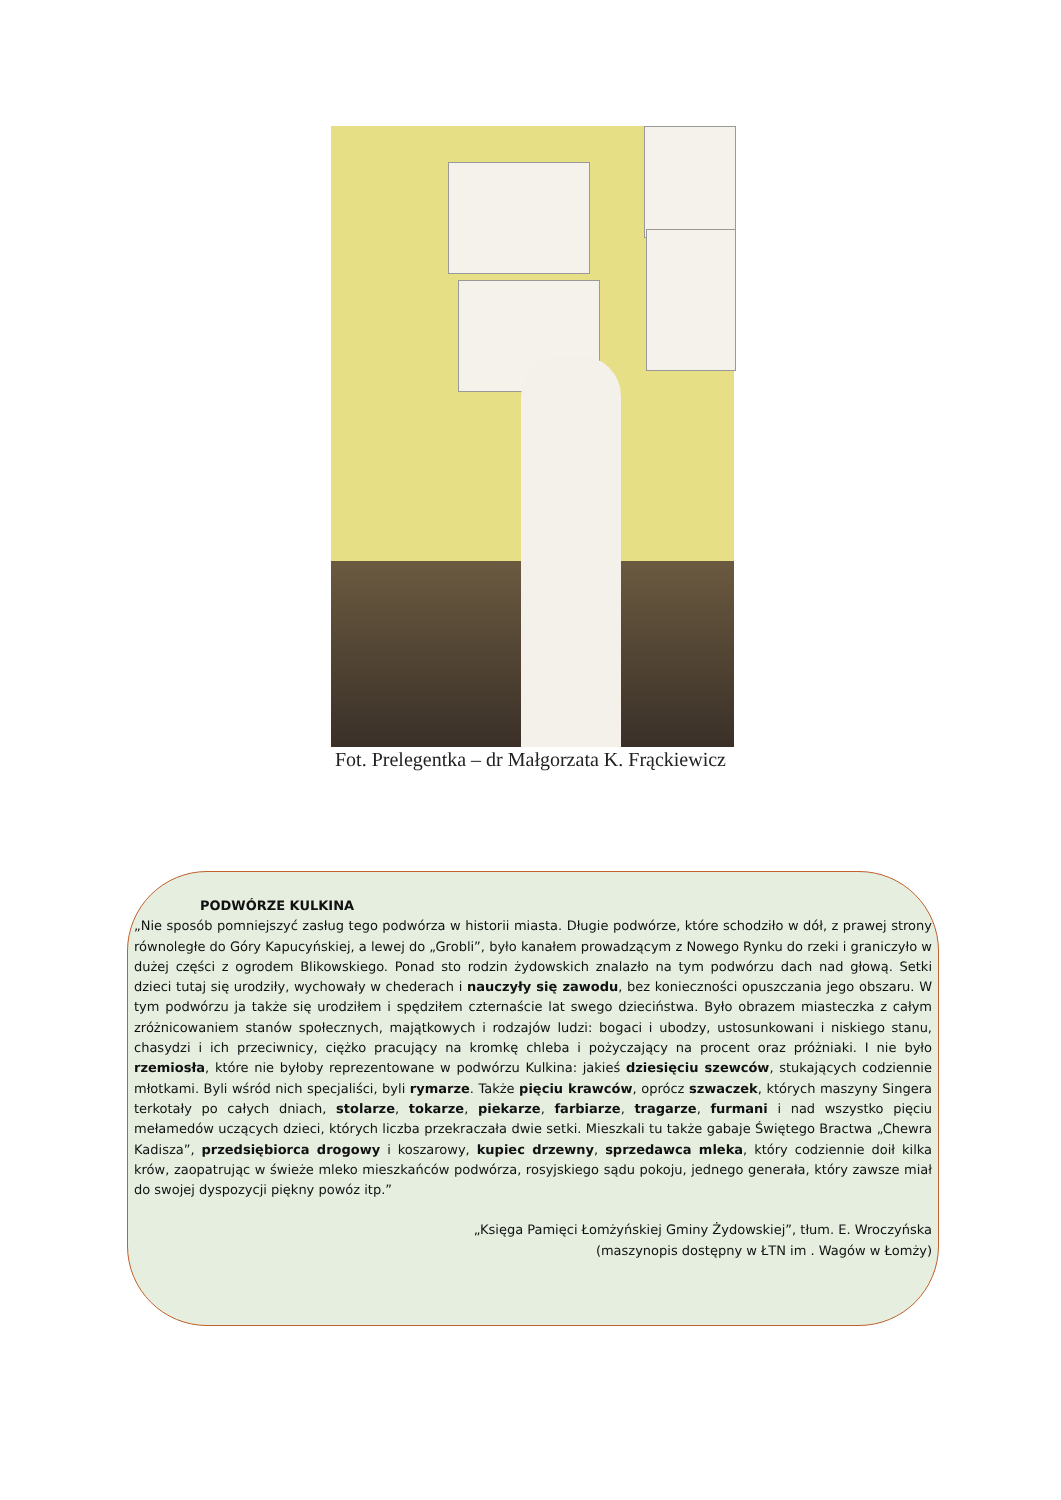Fot. Prelegentka – dr Małgorzata K. Frąckiewicz
PODWÓRZE KULKINA
„Nie sposób pomniejszyć zasług tego podwórza w historii miasta. Długie podwórze, które schodziło w dół, z prawej strony równoległe do Góry Kapucyńskiej, a lewej do „Grobli”, było kanałem prowadzącym z Nowego Rynku do rzeki i graniczyło w dużej części z ogrodem Blikowskiego. Ponad sto rodzin żydowskich znalazło na tym podwórzu dach nad głową. Setki dzieci tutaj się urodziły, wychowały w chederach i nauczyły się zawodu, bez konieczności opuszczania jego obszaru. W tym podwórzu ja także się urodziłem i spędziłem czternaście lat swego dzieciństwa. Było obrazem miasteczka z całym zróżnicowaniem stanów społecznych, majątkowych i rodzajów ludzi: bogaci i ubodzy, ustosunkowani i niskiego stanu, chasydzi i ich przeciwnicy, ciężko pracujący na kromkę chleba i pożyczający na procent oraz próżniaki. I nie było rzemiosła, które nie byłoby reprezentowane w podwórzu Kulkina: jakieś dziesięciu szewców, stukających codziennie młotkami. Byli wśród nich specjaliści, byli rymarze. Także pięciu krawców, oprócz szwaczek, których maszyny Singera terkotały po całych dniach, stolarze, tokarze, piekarze, farbiarze, tragarze, furmani i nad wszystko pięciu mełamedów uczących dzieci, których liczba przekraczała dwie setki. Mieszkali tu także gabaje Świętego Bractwa „Chewra Kadisza”, przedsiębiorca drogowy i koszarowy, kupiec drzewny, sprzedawca mleka, który codziennie doił kilka krów, zaopatrując w świeże mleko mieszkańców podwórza, rosyjskiego sądu pokoju, jednego generała, który zawsze miał do swojej dyspozycji piękny powóz itp.”
„Księga Pamięci Łomżyńskiej Gminy Żydowskiej”, tłum. E. Wroczyńska
(maszynopis dostępny w ŁTN im . Wagów w Łomży)